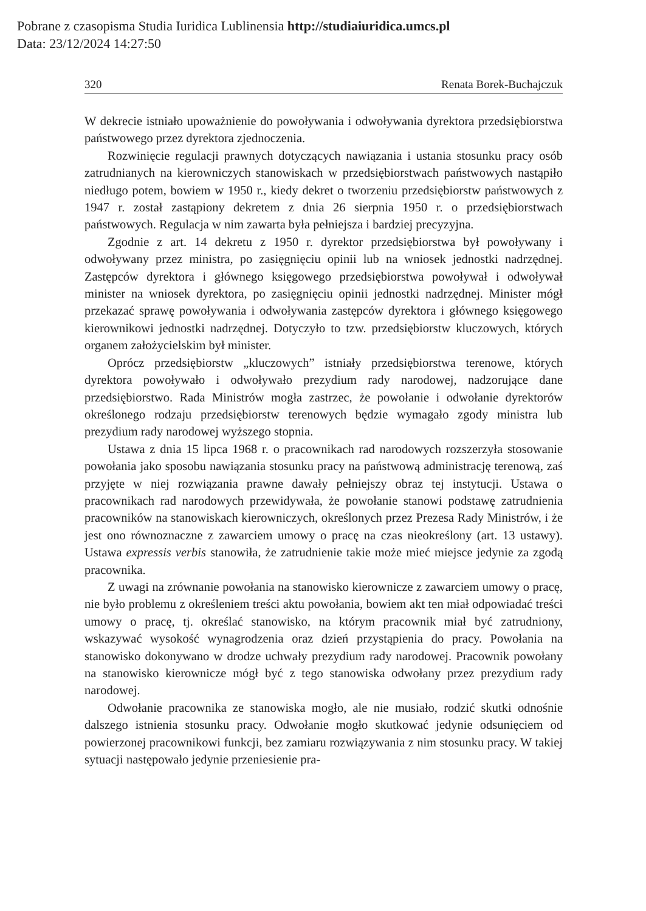Pobrane z czasopisma Studia Iuridica Lublinensia http://studiaiuridica.umcs.pl
Data: 23/12/2024 14:27:50
320 Renata Borek-Buchajczuk
W dekrecie istniało upoważnienie do powoływania i odwoływania dyrektora przedsiębiorstwa państwowego przez dyrektora zjednoczenia.
Rozwinięcie regulacji prawnych dotyczących nawiązania i ustania stosunku pracy osób zatrudnianych na kierowniczych stanowiskach w przedsiębiorstwach państwowych nastąpiło niedługo potem, bowiem w 1950 r., kiedy dekret o tworzeniu przedsiębiorstw państwowych z 1947 r. został zastąpiony dekretem z dnia 26 sierpnia 1950 r. o przedsiębiorstwach państwowych. Regulacja w nim zawarta była pełniejsza i bardziej precyzyjna.
Zgodnie z art. 14 dekretu z 1950 r. dyrektor przedsiębiorstwa był powoływany i odwoływany przez ministra, po zasięgnięciu opinii lub na wniosek jednostki nadrzędnej. Zastępców dyrektora i głównego księgowego przedsiębiorstwa powoływał i odwoływał minister na wniosek dyrektora, po zasięgnięciu opinii jednostki nadrzędnej. Minister mógł przekazać sprawę powoływania i odwoływania zastępców dyrektora i głównego księgowego kierownikowi jednostki nadrzędnej. Dotyczyło to tzw. przedsiębiorstw kluczowych, których organem założycielskim był minister.
Oprócz przedsiębiorstw „kluczowych” istniały przedsiębiorstwa terenowe, których dyrektora powoływało i odwoływało prezydium rady narodowej, nadzorujące dane przedsiębiorstwo. Rada Ministrów mogła zastrzec, że powołanie i odwołanie dyrektorów określonego rodzaju przedsiębiorstw terenowych będzie wymagało zgody ministra lub prezydium rady narodowej wyższego stopnia.
Ustawa z dnia 15 lipca 1968 r. o pracownikach rad narodowych rozszerzyła stosowanie powołania jako sposobu nawiązania stosunku pracy na państwową administrację terenową, zaś przyjęte w niej rozwiązania prawne dawały pełniejszy obraz tej instytucji. Ustawa o pracownikach rad narodowych przewidywała, że powołanie stanowi podstawę zatrudnienia pracowników na stanowiskach kierowniczych, określonych przez Prezesa Rady Ministrów, i że jest ono równoznaczne z zawarciem umowy o pracę na czas nieokreślony (art. 13 ustawy). Ustawa expressis verbis stanowiła, że zatrudnienie takie może mieć miejsce jedynie za zgodą pracownika.
Z uwagi na zrównanie powołania na stanowisko kierownicze z zawarciem umowy o pracę, nie było problemu z określeniem treści aktu powołania, bowiem akt ten miał odpowiadać treści umowy o pracę, tj. określać stanowisko, na którym pracownik miał być zatrudniony, wskazywać wysokość wynagrodzenia oraz dzień przystąpienia do pracy. Powołania na stanowisko dokonywano w drodze uchwały prezydium rady narodowej. Pracownik powołany na stanowisko kierownicze mógł być z tego stanowiska odwołany przez prezydium rady narodowej.
Odwołanie pracownika ze stanowiska mogło, ale nie musiało, rodzić skutki odnośnie dalszego istnienia stosunku pracy. Odwołanie mogło skutkować jedynie odsunięciem od powierzonej pracownikowi funkcji, bez zamiaru rozwiązywania z nim stosunku pracy. W takiej sytuacji następowało jedynie przeniesienie pra-